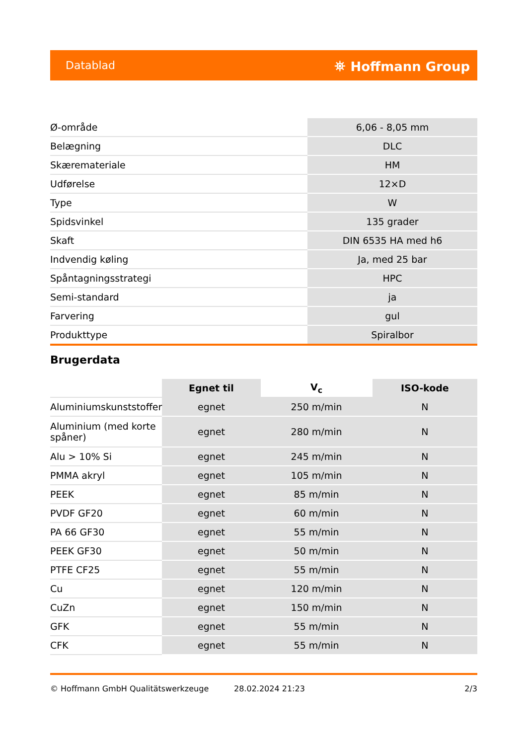Datablad ⛯ Hoffmann Group
| Ø-område | 6,06 - 8,05 mm |
| Belægning | DLC |
| Skæremateriale | HM |
| Udførelse | 12×D |
| Type | W |
| Spidsvinkel | 135 grader |
| Skaft | DIN 6535 HA med h6 |
| Indvendig køling | Ja, med 25 bar |
| Spåntagningsstrategi | HPC |
| Semi-standard | ja |
| Farvering | gul |
| Produkttype | Spiralbor |
Brugerdata
| | Egnet til | V<sub>c</sub> | ISO-kode |
| --- | --- | --- | --- |
| Aluminiumskunststoffer | egnet | 250 m/min | N |
| Aluminium (med korte spåner) | egnet | 280 m/min | N |
| Alu > 10% Si | egnet | 245 m/min | N |
| PMMA akryl | egnet | 105 m/min | N |
| PEEK | egnet | 85 m/min | N |
| PVDF GF20 | egnet | 60 m/min | N |
| PA 66 GF30 | egnet | 55 m/min | N |
| PEEK GF30 | egnet | 50 m/min | N |
| PTFE CF25 | egnet | 55 m/min | N |
| Cu | egnet | 120 m/min | N |
| CuZn | egnet | 150 m/min | N |
| GFK | egnet | 55 m/min | N |
| CFK | egnet | 55 m/min | N |
© Hoffmann GmbH Qualitätswerkzeuge 28.02.2024 21:23 2/3